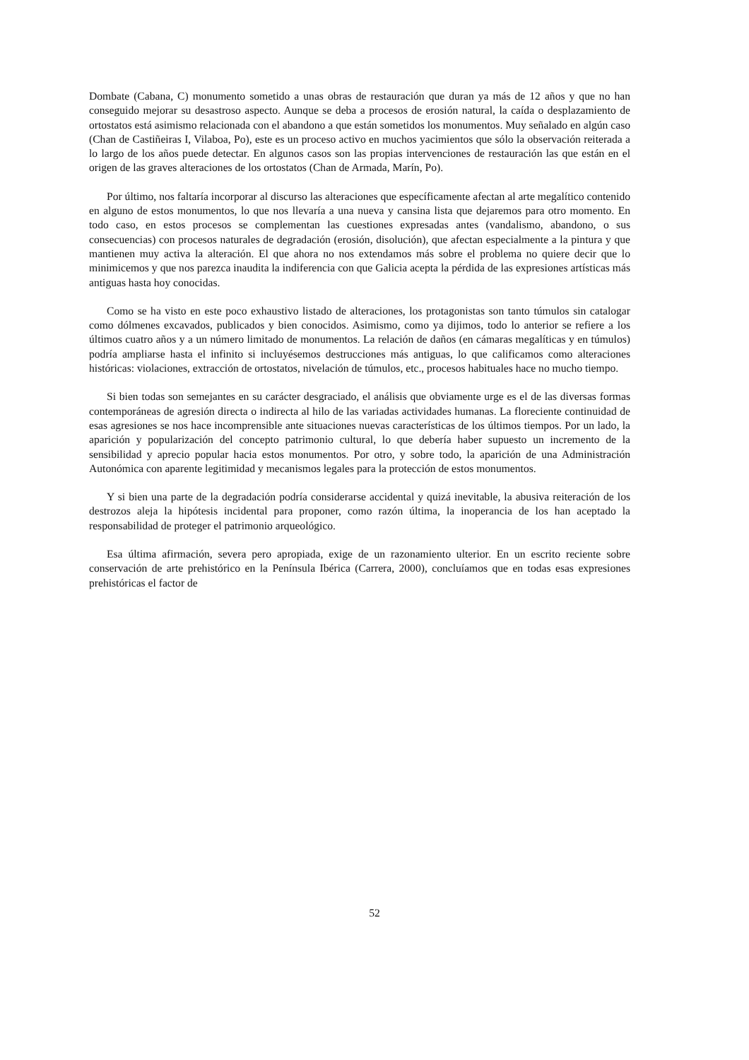Dombate (Cabana, C) monumento sometido a unas obras de restauración que duran ya más de 12 años y que no han conseguido mejorar su desastroso aspecto. Aunque se deba a procesos de erosión natural, la caída o desplazamiento de ortostatos está asimismo relacionada con el abandono a que están sometidos los monumentos. Muy señalado en algún caso (Chan de Castiñeiras I, Vilaboa, Po), este es un proceso activo en muchos yacimientos que sólo la observación reiterada a lo largo de los años puede detectar. En algunos casos son las propias intervenciones de restauración las que están en el origen de las graves alteraciones de los ortostatos (Chan de Armada, Marín, Po).
Por último, nos faltaría incorporar al discurso las alteraciones que específicamente afectan al arte megalítico contenido en alguno de estos monumentos, lo que nos llevaría a una nueva y cansina lista que dejaremos para otro momento. En todo caso, en estos procesos se complementan las cuestiones expresadas antes (vandalismo, abandono, o sus consecuencias) con procesos naturales de degradación (erosión, disolución), que afectan especialmente a la pintura y que mantienen muy activa la alteración. El que ahora no nos extendamos más sobre el problema no quiere decir que lo minimicemos y que nos parezca inaudita la indiferencia con que Galicia acepta la pérdida de las expresiones artísticas más antiguas hasta hoy conocidas.
Como se ha visto en este poco exhaustivo listado de alteraciones, los protagonistas son tanto túmulos sin catalogar como dólmenes excavados, publicados y bien conocidos. Asimismo, como ya dijimos, todo lo anterior se refiere a los últimos cuatro años y a un número limitado de monumentos. La relación de daños (en cámaras megalíticas y en túmulos) podría ampliarse hasta el infinito si incluyésemos destrucciones más antiguas, lo que calificamos como alteraciones históricas: violaciones, extracción de ortostatos, nivelación de túmulos, etc., procesos habituales hace no mucho tiempo.
Si bien todas son semejantes en su carácter desgraciado, el análisis que obviamente urge es el de las diversas formas contemporáneas de agresión directa o indirecta al hilo de las variadas actividades humanas. La floreciente continuidad de esas agresiones se nos hace incomprensible ante situaciones nuevas características de los últimos tiempos. Por un lado, la aparición y popularización del concepto patrimonio cultural, lo que debería haber supuesto un incremento de la sensibilidad y aprecio popular hacia estos monumentos. Por otro, y sobre todo, la aparición de una Administración Autonómica con aparente legitimidad y mecanismos legales para la protección de estos monumentos.
Y si bien una parte de la degradación podría considerarse accidental y quizá inevitable, la abusiva reiteración de los destrozos aleja la hipótesis incidental para proponer, como razón última, la inoperancia de los han aceptado la responsabilidad de proteger el patrimonio arqueológico.
Esa última afirmación, severa pero apropiada, exige de un razonamiento ulterior. En un escrito reciente sobre conservación de arte prehistórico en la Península Ibérica (Carrera, 2000), concluíamos que en todas esas expresiones prehistóricas el factor de
52